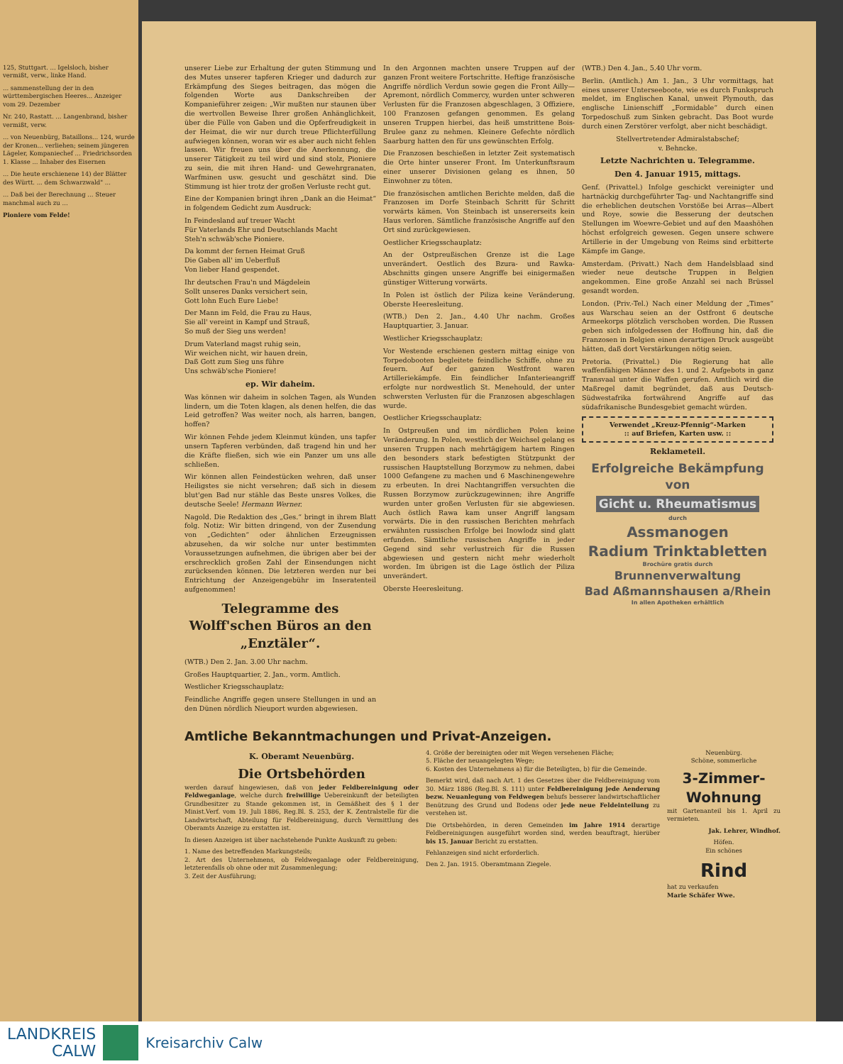125, Stuttgart. ... Igelsloch, bisher vermißt, verw., linke Hand.
... sammenstellung der in den württembergischen Heeres... Anzeiger vom 29. Dezember
Nr. 240, Rastatt. ... Langenbrand, bisher vermißt, verw.
... von Neuenbürg, Bataillons... 124, wurde der Kronen... verliehen; seinem jüngeren Lägeler, Kompaniechef ... Friedrichsorden 1. Klasse ... Inhaber des Eisernen
... Die heute erschienene 14) der Blätter des Württ. ... dem Schwarzwald" ...
... Daß bei der Berechnung ... Steuer manchmal auch zu ...
Pioniere vom Felde!
unserer Liebe zur Erhaltung der guten Stimmung und des Mutes unserer tapferen Krieger und dadurch zur Erkämpfung des Sieges beitragen, das mögen die folgenden Worte aus Dankschreiben der Kompanieführer zeigen: „Wir mußten nur staunen über die wertvollen Beweise Ihrer großen Anhänglichkeit, über die Fülle von Gaben und die Opferfreudigkeit in der Heimat, die wir nur durch treue Pflichterfüllung aufwiegen können, woran wir es aber auch nicht fehlen lassen. Wir freuen uns über die Anerkennung, die unserer Tätigkeit zu teil wird und sind stolz, Pioniere zu sein, die mit ihren Hand- und Gewehrgranaten, Warfminen usw. gesucht und geschätzt sind. Die Stimmung ist hier trotz der großen Verluste recht gut.
Eine der Kompanien bringt ihren „Dank an die Heimat“ in folgendem Gedicht zum Ausdruck:
In Feindesland auf treuer Wacht
Für Vaterlands Ehr und Deutschlands Macht
Steh'n schwäb'sche Pioniere.
Da kommt der fernen Heimat Gruß
Die Gaben all' im Ueberfluß
Von lieber Hand gespendet.
Ihr deutschen Frau'n und Mägdelein
Sollt unseres Danks versichert sein,
Gott lohn Euch Eure Liebe!
Der Mann im Feld, die Frau zu Haus,
Sie all' vereint in Kampf und Strauß,
So muß der Sieg uns werden!
Drum Vaterland magst ruhig sein,
Wir weichen nicht, wir hauen drein,
Daß Gott zum Sieg uns führe
Uns schwäb'sche Pioniere!
ep. Wir daheim.
Was können wir daheim in solchen Tagen, als Wunden lindern, um die Toten klagen, als denen helfen, die das Leid getroffen? Was weiter noch, als harren, bangen, hoffen?
Wir können Fehde jedem Kleinmut künden, uns tapfer unsern Tapferen verbünden, daß tragend hin und her die Kräfte fließen, sich wie ein Panzer um uns alle schließen.
Wir können allen Feindestücken wehren, daß unser Heiligstes sie nicht versehren; daß sich in diesem blut'gen Bad nur stähle das Beste unsres Volkes, die deutsche Seele! Hermann Werner.
Nagold. Die Redaktion des „Ges.“ bringt in ihrem Blatt folg. Notiz: Wir bitten dringend, von der Zusendung von „Gedichten“ oder ähnlichen Erzeugnissen abzusehen, da wir solche nur unter bestimmten Voraussetzungen aufnehmen, die übrigen aber bei der erschrecklich großen Zahl der Einsendungen nicht zurücksenden können. Die letzteren werden nur bei Entrichtung der Anzeigengebühr im Inseratenteil aufgenommen!
Telegramme des Wolff'schen Büros an den „Enztäler“.
(WTB.) Den 2. Jan. 3.00 Uhr nachm.
Großes Hauptquartier, 2. Jan., vorm. Amtlich.
Westlicher Kriegsschauplatz:
Feindliche Angriffe gegen unsere Stellungen in und an den Dünen nördlich Nieuport wurden abgewiesen.
In den Argonnen machten unsere Truppen auf der ganzen Front weitere Fortschritte. Heftige französische Angriffe nördlich Verdun sowie gegen die Front Ailly—Apremont, nördlich Commercy, wurden unter schweren Verlusten für die Franzosen abgeschlagen, 3 Offiziere, 100 Franzosen gefangen genommen. Es gelang unseren Truppen hierbei, das heiß umstrittene Bois-Brulee ganz zu nehmen. Kleinere Gefechte nördlich Saarburg hatten den für uns gewünschten Erfolg.
Die Franzosen beschießen in letzter Zeit systematisch die Orte hinter unserer Front. Im Unterkunftsraum einer unserer Divisionen gelang es ihnen, 50 Einwohner zu töten.
Die französischen amtlichen Berichte melden, daß die Franzosen im Dorfe Steinbach Schritt für Schritt vorwärts kämen. Von Steinbach ist unsererseits kein Haus verloren. Sämtliche französische Angriffe auf den Ort sind zurückgewiesen.
Oestlicher Kriegsschauplatz:
An der Ostpreußischen Grenze ist die Lage unverändert. Oestlich des Bzura- und Rawka-Abschnitts gingen unsere Angriffe bei einigermaßen günstiger Witterung vorwärts.
In Polen ist östlich der Piliza keine Veränderung. Oberste Heeresleitung.
(WTB.) Den 2. Jan., 4.40 Uhr nachm. Großes Hauptquartier, 3. Januar.
Westlicher Kriegsschauplatz:
Vor Westende erschienen gestern mittag einige von Torpedobooten begleitete feindliche Schiffe, ohne zu feuern. Auf der ganzen Westfront waren Artilleriekämpfe. Ein feindlicher Infanterieangriff erfolgte nur nordwestlich St. Menehould, der unter schwersten Verlusten für die Franzosen abgeschlagen wurde.
Oestlicher Kriegsschauplatz:
In Ostpreußen und im nördlichen Polen keine Veränderung. In Polen, westlich der Weichsel gelang es unseren Truppen nach mehrtägigem hartem Ringen den besonders stark befestigten Stützpunkt der russischen Hauptstellung Borzymow zu nehmen, dabei 1000 Gefangene zu machen und 6 Maschinengewehre zu erbeuten. In drei Nachtangriffen versuchten die Russen Borzymow zurückzugewinnen; ihre Angriffe wurden unter großen Verlusten für sie abgewiesen. Auch östlich Rawa kam unser Angriff langsam vorwärts. Die in den russischen Berichten mehrfach erwähnten russischen Erfolge bei Inowlodz sind glatt erfunden. Sämtliche russischen Angriffe in jeder Gegend sind sehr verlustreich für die Russen abgewiesen und gestern nicht mehr wiederholt worden. Im übrigen ist die Lage östlich der Piliza unverändert.
Oberste Heeresleitung.
(WTB.) Den 4. Jan., 5.40 Uhr vorm.
Berlin. (Amtlich.) Am 1. Jan., 3 Uhr vormittags, hat eines unserer Unterseeboote, wie es durch Funkspruch meldet, im Englischen Kanal, unweit Plymouth, das englische Linienschiff „Formidable“ durch einen Torpedoschuß zum Sinken gebracht. Das Boot wurde durch einen Zerstörer verfolgt, aber nicht beschädigt.
Stellvertretender Admiralstabschef;
v. Behncke.
Letzte Nachrichten u. Telegramme.
Den 4. Januar 1915, mittags.
Genf. (Privattel.) Infolge geschickt vereinigter und hartnäckig durchgeführter Tag- und Nachtangriffe sind die erheblichen deutschen Vorstöße bei Arras—Albert und Roye, sowie die Besserung der deutschen Stellungen im Woewre-Gebiet und auf den Maashöhen höchst erfolgreich gewesen. Gegen unsere schwere Artillerie in der Umgebung von Reims sind erbitterte Kämpfe im Gange.
Amsterdam. (Privatt.) Nach dem Handelsblaad sind wieder neue deutsche Truppen in Belgien angekommen. Eine große Anzahl sei nach Brüssel gesandt worden.
London. (Priv.-Tel.) Nach einer Meldung der „Times“ aus Warschau seien an der Ostfront 6 deutsche Armeekorps plötzlich verschoben worden. Die Russen geben sich infolgedessen der Hoffnung hin, daß die Franzosen in Belgien einen derartigen Druck ausgeübt hätten, daß dort Verstärkungen nötig seien.
Pretoria. (Privattel.) Die Regierung hat alle waffenfähigen Männer des 1. und 2. Aufgebots in ganz Transvaal unter die Waffen gerufen. Amtlich wird die Maßregel damit begründet, daß aus Deutsch-Südwestafrika fortwährend Angriffe auf das südafrikanische Bundesgebiet gemacht würden.
Verwendet „Kreuz-Pfennig“-Marken
:: auf Briefen, Karten usw. ::
Reklameteil.
Erfolgreiche Bekämpfung von
Gicht u. Rheumatismus
durch
Assmanogen
Radium Trinktabletten
Brochüre gratis durch
Brunnenverwaltung
Bad Aßmannshausen a/Rhein
In allen Apotheken erhältlich
Amtliche Bekanntmachungen und Privat-Anzeigen.
K. Oberamt Neuenbürg.
Die Ortsbehörden
werden darauf hingewiesen, daß von jeder Feldbereinigung oder Feldweganlage, welche durch freiwillige Uebereinkunft der beteiligten Grundbesitzer zu Stande gekommen ist, in Gemäßheit des § 1 der Minist.Verf. vom 19. Juli 1886, Reg.Bl. S. 253, der K. Zentralstelle für die Landwirtschaft, Abteilung für Feldbereinigung, durch Vermittlung des Oberamts Anzeige zu erstatten ist.
In diesen Anzeigen ist über nachstehende Punkte Auskunft zu geben:
1. Name des betreffenden Markungsteils;
2. Art des Unternehmens, ob Feldweganlage oder Feldbereinigung, letzterenfalls ob ohne oder mit Zusammenlegung;
3. Zeit der Ausführung;
4. Größe der bereinigten oder mit Wegen versehenen Fläche;
5. Fläche der neuangelegten Wege;
6. Kosten des Unternehmens a) für die Beteiligten, b) für die Gemeinde.
Bemerkt wird, daß nach Art. 1 des Gesetzes über die Feldbereinigung vom 30. März 1886 (Reg.Bl. S. 111) unter Feldbereinigung jede Aenderung bezw. Neuanlegung von Feldwegen behufs besserer landwirtschaftlicher Benützung des Grund und Bodens oder jede neue Feldeinteilung zu verstehen ist.
Die Ortsbehörden, in deren Gemeinden im Jahre 1914 derartige Feldbereinigungen ausgeführt worden sind, werden beauftragt, hierüber bis 15. Januar Bericht zu erstatten.
Fehlanzeigen sind nicht erforderlich.
Den 2. Jan. 1915. Oberamtmann Ziegele.
Neuenbürg.
Schöne, sommerliche
3-Zimmer-Wohnung
mit Gartenanteil bis 1. April zu vermieten.
Jak. Lehrer, Windhof.
Höfen.
Ein schönes
Rind
hat zu verkaufen
Marie Schäfer Wwe.
LANDKREIS
CALW
Kreisarchiv Calw